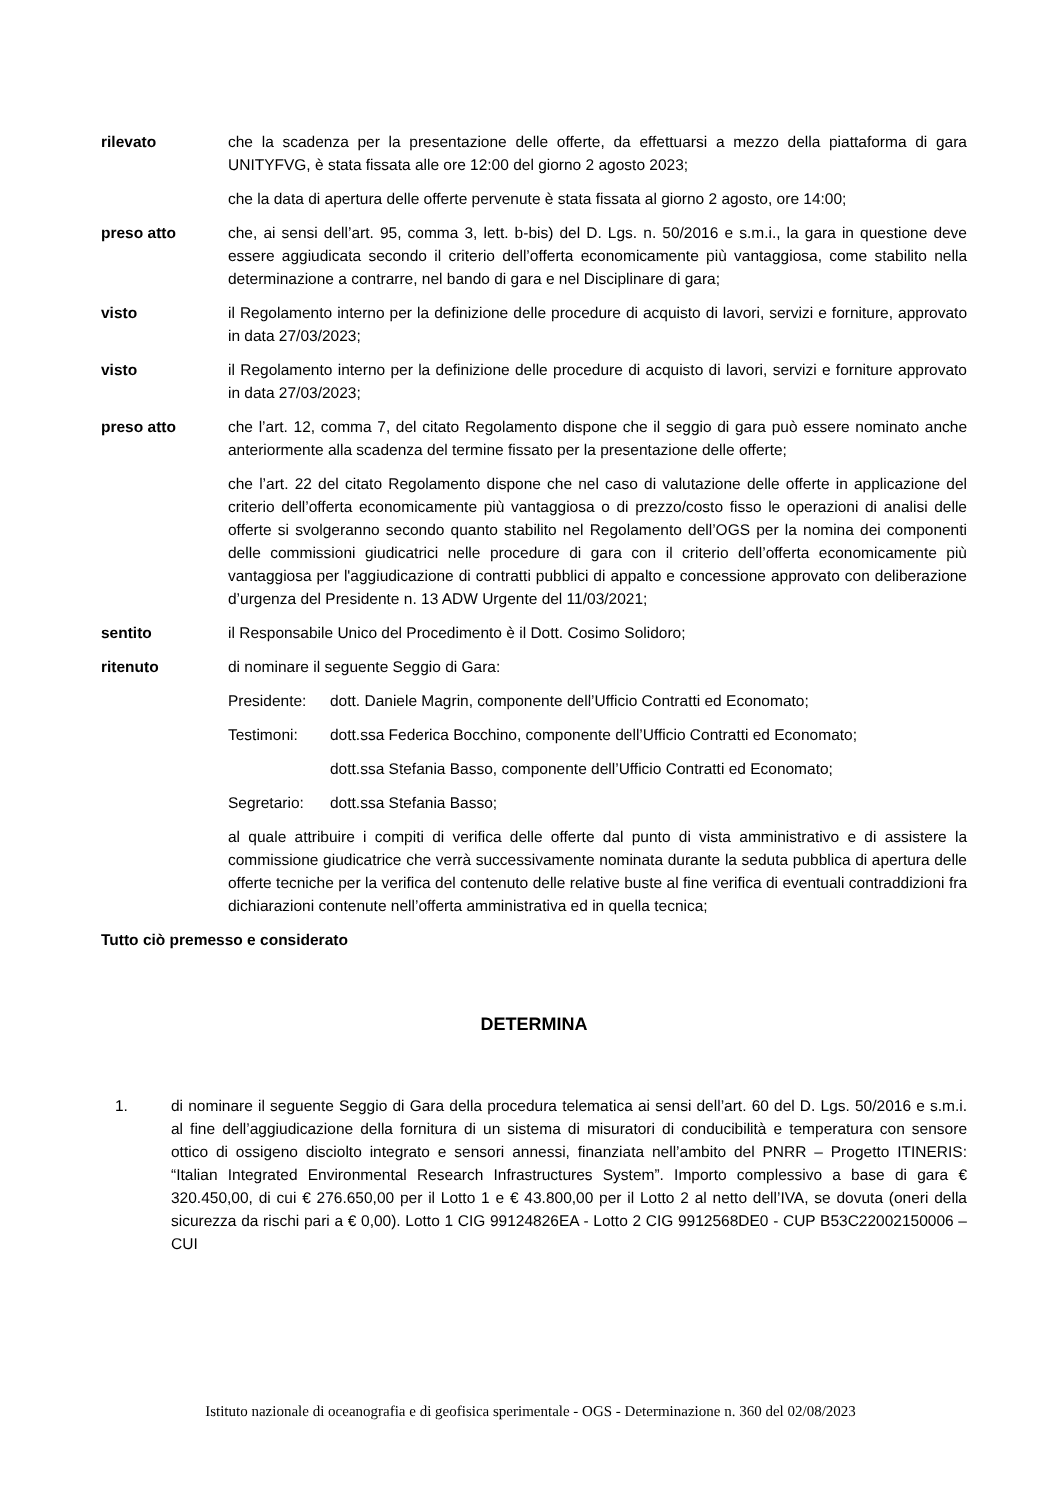rilevato che la scadenza per la presentazione delle offerte, da effettuarsi a mezzo della piattaforma di gara UNITYFVG, è stata fissata alle ore 12:00 del giorno 2 agosto 2023;
che la data di apertura delle offerte pervenute è stata fissata al giorno 2 agosto, ore 14:00;
preso atto che, ai sensi dell’art. 95, comma 3, lett. b-bis) del D. Lgs. n. 50/2016 e s.m.i., la gara in questione deve essere aggiudicata secondo il criterio dell’offerta economicamente più vantaggiosa, come stabilito nella determinazione a contrarre, nel bando di gara e nel Disciplinare di gara;
visto il Regolamento interno per la definizione delle procedure di acquisto di lavori, servizi e forniture, approvato in data 27/03/2023;
visto il Regolamento interno per la definizione delle procedure di acquisto di lavori, servizi e forniture approvato in data 27/03/2023;
preso atto che l’art. 12, comma 7, del citato Regolamento dispone che il seggio di gara può essere nominato anche anteriormente alla scadenza del termine fissato per la presentazione delle offerte;
che l’art. 22 del citato Regolamento dispone che nel caso di valutazione delle offerte in applicazione del criterio dell’offerta economicamente più vantaggiosa o di prezzo/costo fisso le operazioni di analisi delle offerte si svolgeranno secondo quanto stabilito nel Regolamento dell’OGS per la nomina dei componenti delle commissioni giudicatrici nelle procedure di gara con il criterio dell’offerta economicamente più vantaggiosa per l'aggiudicazione di contratti pubblici di appalto e concessione approvato con deliberazione d’urgenza del Presidente n. 13 ADW Urgente del 11/03/2021;
sentito il Responsabile Unico del Procedimento è il Dott. Cosimo Solidoro;
ritenuto di nominare il seguente Seggio di Gara:
Presidente:
dott. Daniele Magrin, componente dell’Ufficio Contratti ed Economato;
Testimoni: dott.ssa Federica Bocchino, componente dell’Ufficio Contratti ed Economato;
dott.ssa Stefania Basso, componente dell’Ufficio Contratti ed Economato;
Segretario:
dott.ssa Stefania Basso;
al quale attribuire i compiti di verifica delle offerte dal punto di vista amministrativo e di assistere la commissione giudicatrice che verrà successivamente nominata durante la seduta pubblica di apertura delle offerte tecniche per la verifica del contenuto delle relative buste al fine verifica di eventuali contraddizioni fra dichiarazioni contenute nell’offerta amministrativa ed in quella tecnica;
Tutto ciò premesso e considerato
DETERMINA
1. di nominare il seguente Seggio di Gara della procedura telematica ai sensi dell’art. 60 del D. Lgs. 50/2016 e s.m.i. al fine dell’aggiudicazione della fornitura di un sistema di misuratori di conducibilità e temperatura con sensore ottico di ossigeno disciolto integrato e sensori annessi, finanziata nell’ambito del PNRR – Progetto ITINERIS: “Italian Integrated Environmental Research Infrastructures System”. Importo complessivo a base di gara € 320.450,00, di cui € 276.650,00 per il Lotto 1 e € 43.800,00 per il Lotto 2 al netto dell’IVA, se dovuta (oneri della sicurezza da rischi pari a € 0,00). Lotto 1 CIG 99124826EA - Lotto 2 CIG 9912568DE0 - CUP B53C22002150006 – CUI
Istituto nazionale di oceanografia e di geofisica sperimentale - OGS - Determinazione n. 360 del 02/08/2023